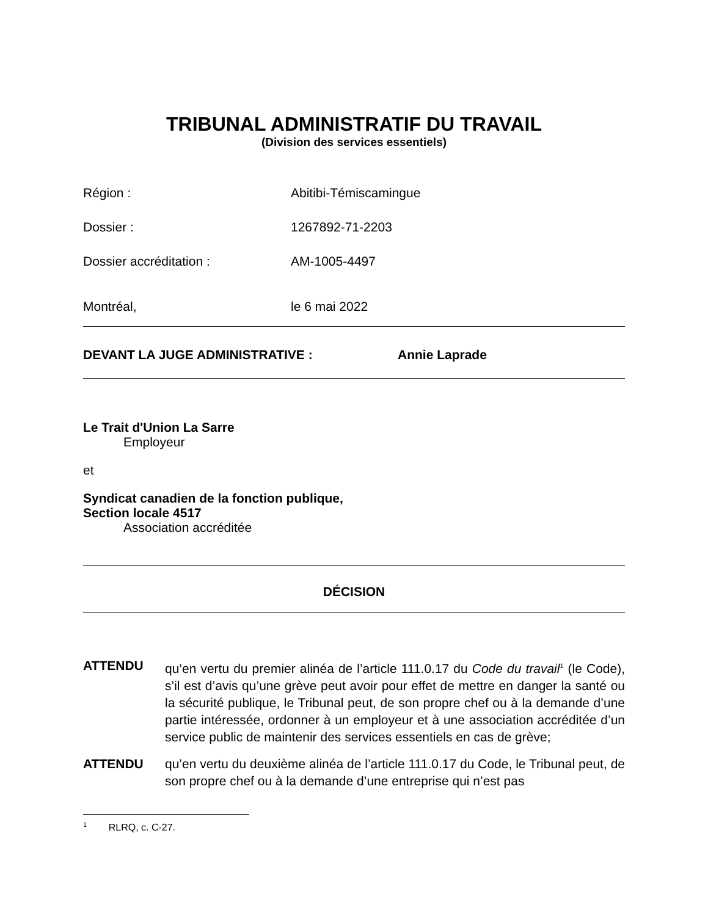TRIBUNAL ADMINISTRATIF DU TRAVAIL
(Division des services essentiels)
Région : Abitibi-Témiscamingue
Dossier : 1267892-71-2203
Dossier accréditation : AM-1005-4497
Montréal, le 6 mai 2022
DEVANT LA JUGE ADMINISTRATIVE : Annie Laprade
Le Trait d'Union La Sarre
Employeur
et
Syndicat canadien de la fonction publique,
Section locale 4517
Association accréditée
DÉCISION
ATTENDU qu’en vertu du premier alinéa de l’article 111.0.17 du Code du travail<sup>1</sup> (le Code), s’il est d’avis qu’une grève peut avoir pour effet de mettre en danger la santé ou la sécurité publique, le Tribunal peut, de son propre chef ou à la demande d’une partie intéressée, ordonner à un employeur et à une association accréditée d’un service public de maintenir des services essentiels en cas de grève;
ATTENDU qu’en vertu du deuxième alinéa de l’article 111.0.17 du Code, le Tribunal peut, de son propre chef ou à la demande d’une entreprise qui n’est pas
<sup>1</sup> RLRQ, c. C-27.